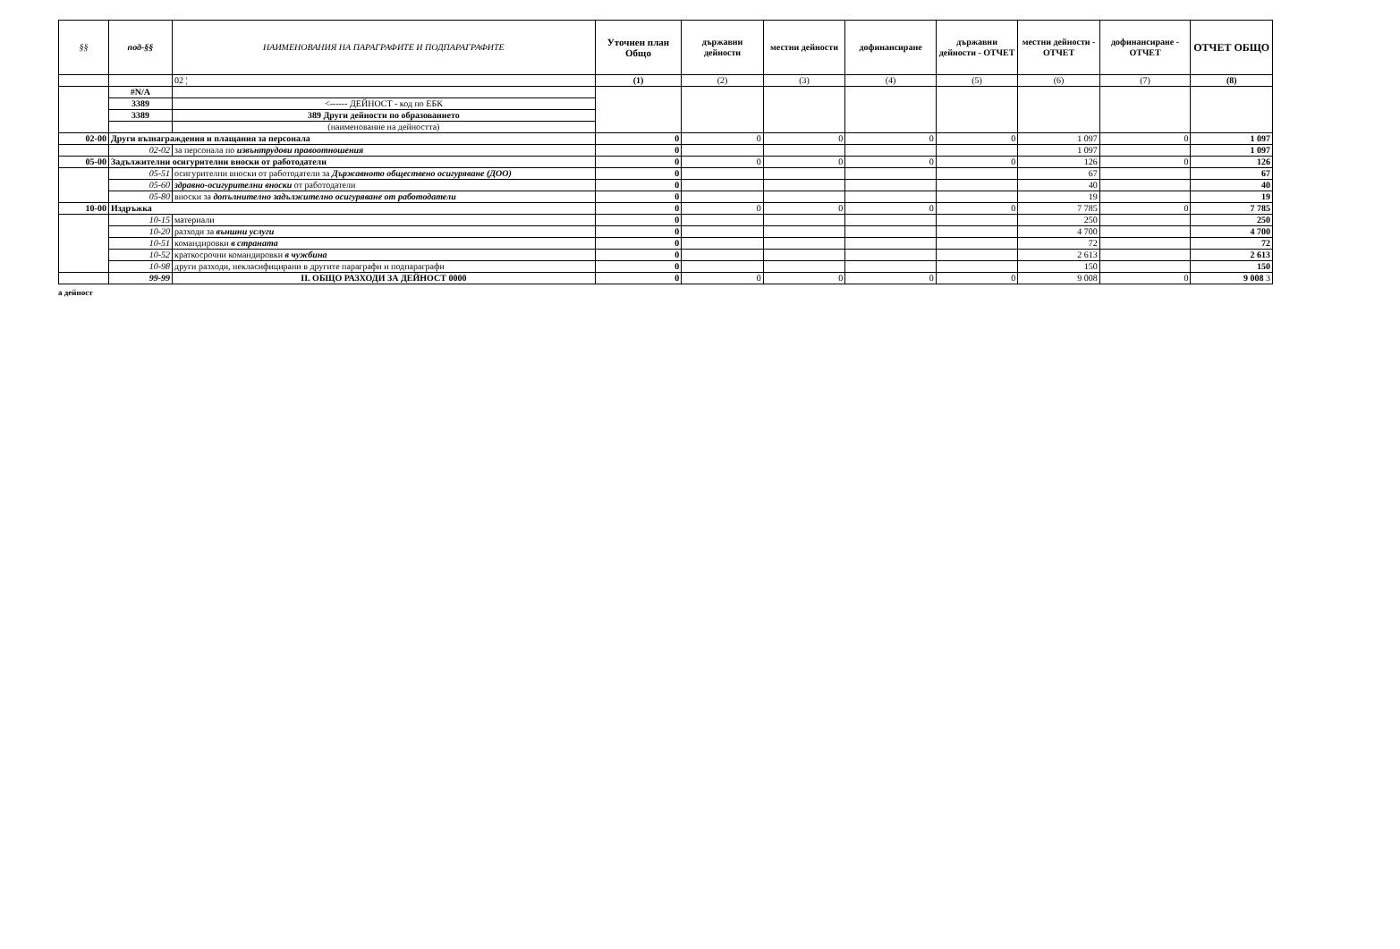| §§ | под-§§ | НАИМЕНОВАНИЯ НА ПАРАГРАФИТЕ И ПОДПАРАГРАФИТЕ | Уточнен план Общо | държавни дейности | местни дейности | дофинансиране | държавни дейности - ОТЧЕТ | местни дейности - ОТЧЕТ | дофинансиране - ОТЧЕТ | ОТЧЕТ ОБЩО |
| --- | --- | --- | --- | --- | --- | --- | --- | --- | --- | --- |
| | | 02 ¦ | (1) | (2) | (3) | (4) | (5) | (6) | (7) | (8) |
| | #N/A | | | | | | | | | |
| | 3389 | <------ ДЕЙНОСТ - код по ЕБК | | | | | | | | |
| | 3389 | 389 Други дейности по образованието | | | | | | | | |
| | | (наименование на дейността) | | | | | | | | |
| 02-00 | Други възнаграждения и плащания за персонала | | 0 | 0 | 0 | 0 | 0 | 1 097 | 0 | 1 097 |
| | 02-02 | за персонала по извънтрудови правоотношения | 0 | | | | | 1 097 | | 1 097 |
| 05-00 | Задължителни осигурителни вноски от работодатели | | 0 | 0 | 0 | 0 | 0 | 126 | 0 | 126 |
| | 05-51 | осигурителни вноски от работодатели за Държавното обществено осигуряване (ДОО) | 0 | | | | | 67 | | 67 |
| | 05-60 | здравно-осигурителни вноски от работодатели | 0 | | | | | 40 | | 40 |
| | 05-80 | вноски за допълнително задължително осигуряване от работодатели | 0 | | | | | 19 | | 19 |
| 10-00 | Издръжка | | 0 | 0 | 0 | 0 | 0 | 7 785 | 0 | 7 785 |
| | 10-15 | материали | 0 | | | | | 250 | | 250 |
| | 10-20 | разходи за външни услуги | 0 | | | | | 4 700 | | 4 700 |
| | 10-51 | командировки в страната | 0 | | | | | 72 | | 72 |
| | 10-52 | краткосрочни командировки в чужбина | 0 | | | | | 2 613 | | 2 613 |
| | 10-98 | други разходи, некласифицирани в другите параграфи и подпараграфи | 0 | | | | | 150 | | 150 |
| | 99-99 | II. ОБЩО РАЗХОДИ ЗА ДЕЙНОСТ 0000 | 0 | 0 | 0 | 0 | 0 | 9 008 | 0 | 9 008 3 |
а дейност